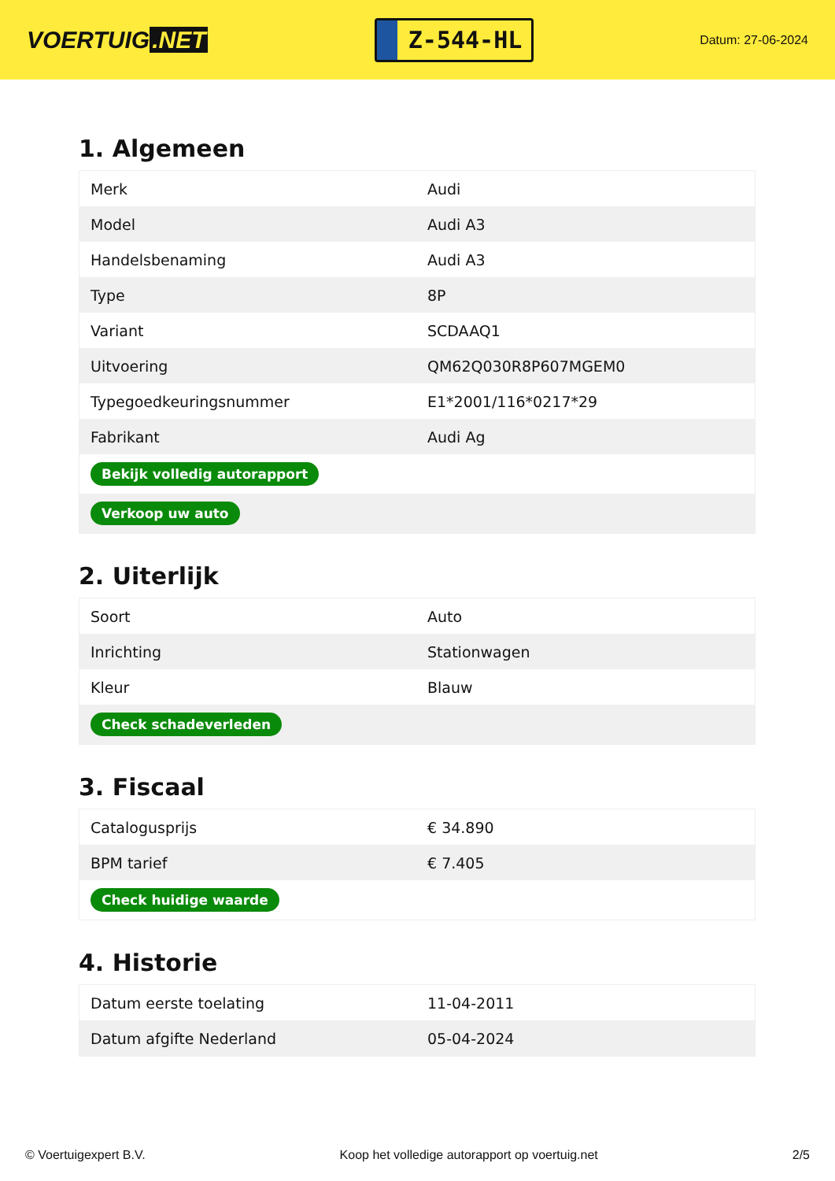VOERTUIG.NET
Z-544-HL
Datum: 27-06-2024
1. Algemeen
| Merk | Audi |
| Model | Audi A3 |
| Handelsbenaming | Audi A3 |
| Type | 8P |
| Variant | SCDAAQ1 |
| Uitvoering | QM62Q030R8P607MGEM0 |
| Typegoedkeuringsnummer | E1*2001/116*0217*29 |
| Fabrikant | Audi Ag |
| Bekijk volledig autorapport | |
| Verkoop uw auto | |
2. Uiterlijk
| Soort | Auto |
| Inrichting | Stationwagen |
| Kleur | Blauw |
| Check schadeverleden | |
3. Fiscaal
| Catalogusprijs | € 34.890 |
| BPM tarief | € 7.405 |
| Check huidige waarde | |
4. Historie
| Datum eerste toelating | 11-04-2011 |
| Datum afgifte Nederland | 05-04-2024 |
© Voertuigexpert B.V. Koop het volledige autorapport op voertuig.net 2/5